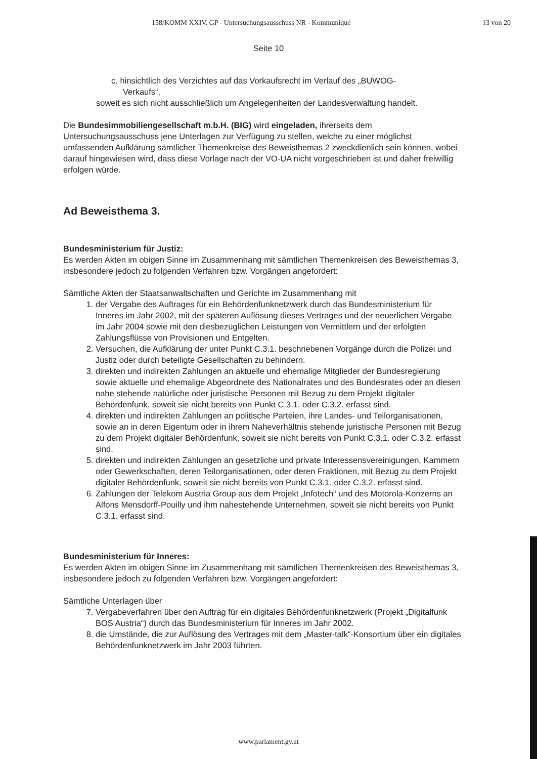158/KOMM XXIV. GP - Untersuchungsausschuss NR - Kommuniqué 13 von 20
Seite 10
c. hinsichtlich des Verzichtes auf das Vorkaufsrecht im Verlauf des „BUWOG-
Verkaufs“,
soweit es sich nicht ausschließlich um Angelegenheiten der Landesverwaltung handelt.
Die Bundesimmobiliengesellschaft m.b.H. (BIG) wird eingeladen, ihrerseits dem Untersuchungsausschuss jene Unterlagen zur Verfügung zu stellen, welche zu einer möglichst umfassenden Aufklärung sämtlicher Themenkreise des Beweisthemas 2 zweckdienlich sein können, wobei darauf hingewiesen wird, dass diese Vorlage nach der VO-UA nicht vorgeschrieben ist und daher freiwillig erfolgen würde.
Ad Beweisthema 3.
Bundesministerium für Justiz:
Es werden Akten im obigen Sinne im Zusammenhang mit sämtlichen Themenkreisen des Beweisthemas 3, insbesondere jedoch zu folgenden Verfahren bzw. Vorgängen angefordert:
Sämtliche Akten der Staatsanwaltschaften und Gerichte im Zusammenhang mit
1. der Vergabe des Auftrages für ein Behördenfunknetzwerk durch das Bundesministerium für Inneres im Jahr 2002, mit der späteren Auflösung dieses Vertrages und der neuerlichen Vergabe im Jahr 2004 sowie mit den diesbezüglichen Leistungen von Vermittlern und der erfolgten Zahlungsflüsse von Provisionen und Entgelten.
2. Versuchen, die Aufklärung der unter Punkt C.3.1. beschriebenen Vorgänge durch die Polizei und Justiz oder durch beteiligte Gesellschaften zu behindern.
3. direkten und indirekten Zahlungen an aktuelle und ehemalige Mitglieder der Bundesregierung sowie aktuelle und ehemalige Abgeordnete des Nationalrates und des Bundesrates oder an diesen nahe stehende natürliche oder juristische Personen mit Bezug zu dem Projekt digitaler Behördenfunk, soweit sie nicht bereits von Punkt C.3.1. oder C.3.2. erfasst sind.
4. direkten und indirekten Zahlungen an politische Parteien, ihre Landes- und Teilorganisationen, sowie an in deren Eigentum oder in ihrem Naheverhältnis stehende juristische Personen mit Bezug zu dem Projekt digitaler Behördenfunk, soweit sie nicht bereits von Punkt C.3.1. oder C.3.2. erfasst sind.
5. direkten und indirekten Zahlungen an gesetzliche und private Interessensvereinigungen, Kammern oder Gewerkschaften, deren Teilorganisationen, oder deren Fraktionen, mit Bezug zu dem Projekt digitaler Behördenfunk, soweit sie nicht bereits von Punkt C.3.1. oder C.3.2. erfasst sind.
6. Zahlungen der Telekom Austria Group aus dem Projekt „Infotech“ und des Motorola-Konzerns an Alfons Mensdorff-Pouilly und ihm nahestehende Unternehmen, soweit sie nicht bereits von Punkt C.3.1. erfasst sind.
Bundesministerium für Inneres:
Es werden Akten im obigen Sinne im Zusammenhang mit sämtlichen Themenkreisen des Beweisthemas 3, insbesondere jedoch zu folgenden Verfahren bzw. Vorgängen angefordert:
Sämtliche Unterlagen über
7. Vergabeverfahren über den Auftrag für ein digitales Behördenfunknetzwerk (Projekt „Digitalfunk BOS Austria“) durch das Bundesministerium für Inneres im Jahr 2002.
8. die Umstände, die zur Auflösung des Vertrages mit dem „Master-talk“-Konsortium über ein digitales Behördenfunknetzwerk im Jahr 2003 führten.
www.parlament.gv.at